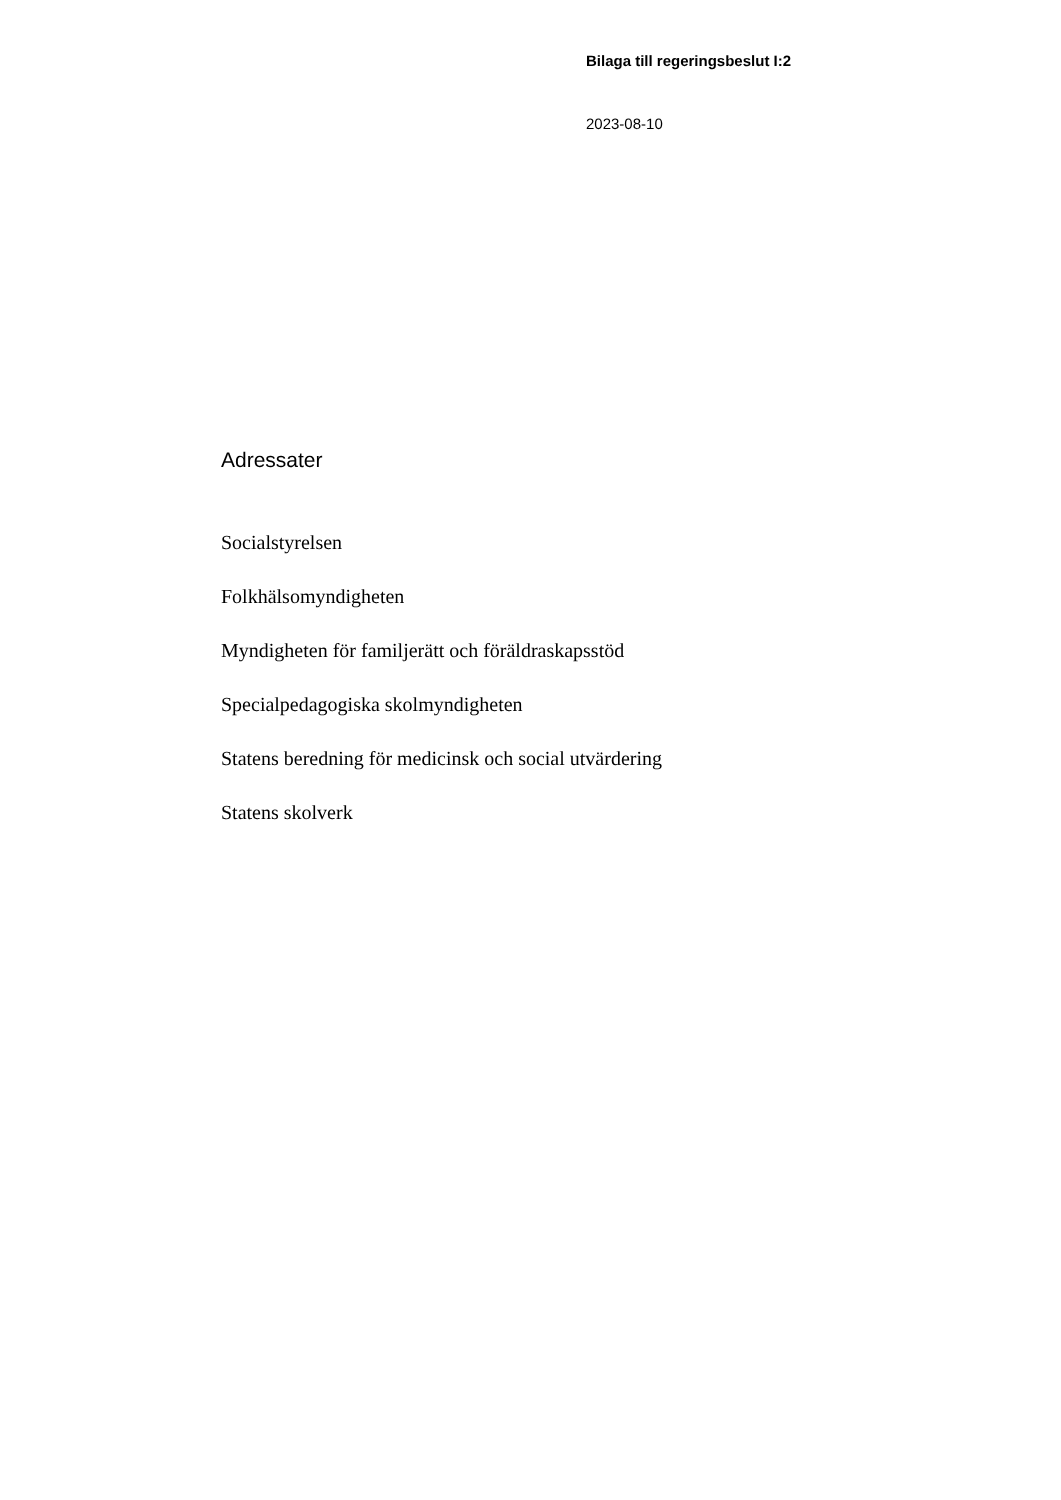Bilaga till regeringsbeslut I:2
2023-08-10
Adressater
Socialstyrelsen
Folkhälsomyndigheten
Myndigheten för familjerätt och föräldraskapsstöd
Specialpedagogiska skolmyndigheten
Statens beredning för medicinsk och social utvärdering
Statens skolverk